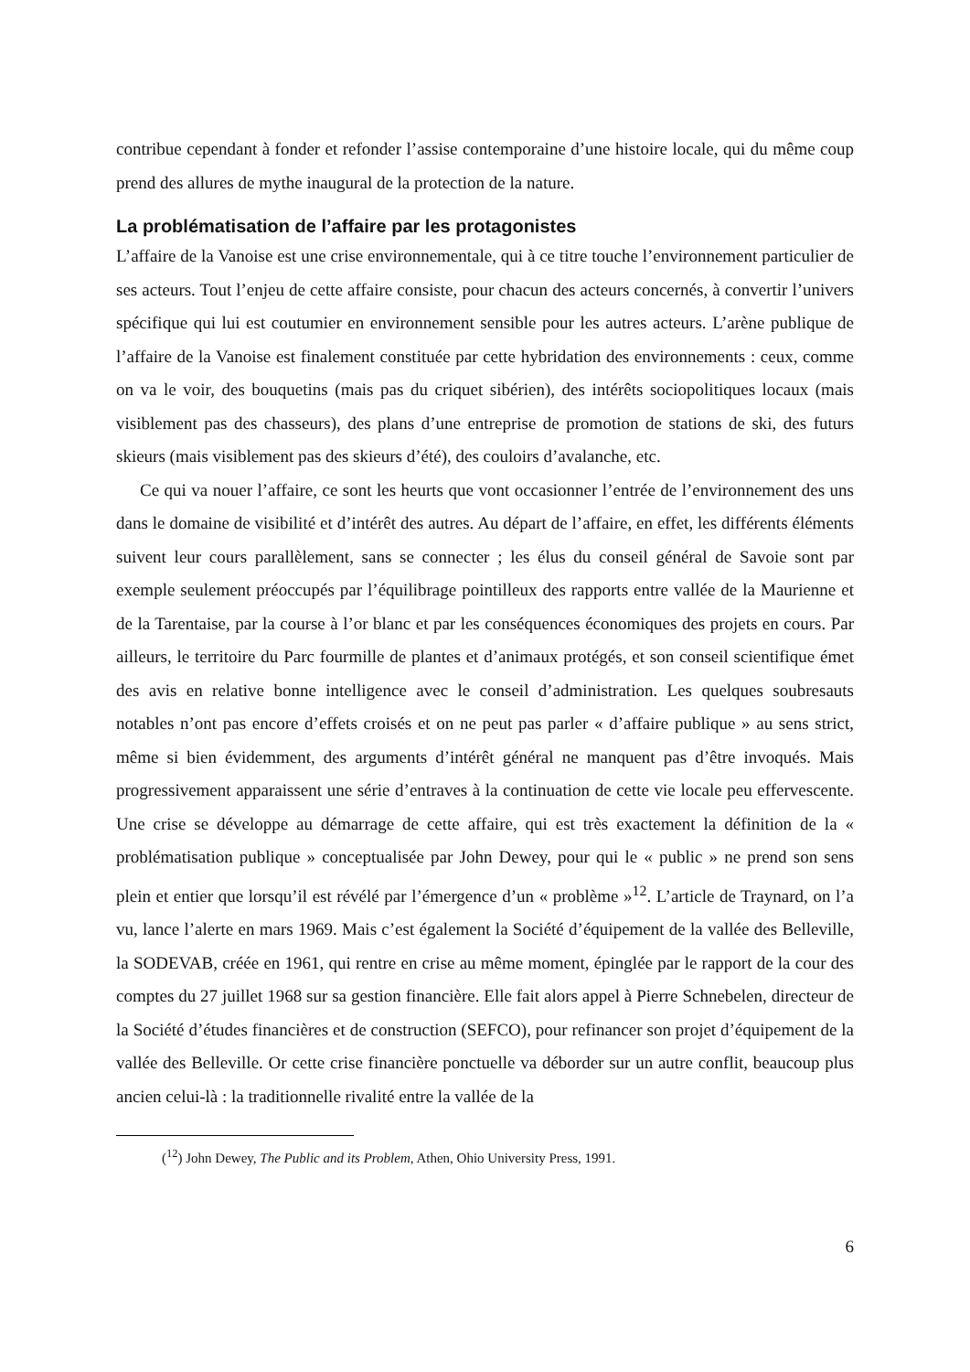contribue cependant à fonder et refonder l’assise contemporaine d’une histoire locale, qui du même coup prend des allures de mythe inaugural de la protection de la nature.
La problématisation de l’affaire par les protagonistes
L’affaire de la Vanoise est une crise environnementale, qui à ce titre touche l’environnement particulier de ses acteurs. Tout l’enjeu de cette affaire consiste, pour chacun des acteurs concernés, à convertir l’univers spécifique qui lui est coutumier en environnement sensible pour les autres acteurs. L’arène publique de l’affaire de la Vanoise est finalement constituée par cette hybridation des environnements : ceux, comme on va le voir, des bouquetins (mais pas du criquet sibérien), des intérêts sociopolitiques locaux (mais visiblement pas des chasseurs), des plans d’une entreprise de promotion de stations de ski, des futurs skieurs (mais visiblement pas des skieurs d’été), des couloirs d’avalanche, etc.
Ce qui va nouer l’affaire, ce sont les heurts que vont occasionner l’entrée de l’environnement des uns dans le domaine de visibilité et d’intérêt des autres. Au départ de l’affaire, en effet, les différents éléments suivent leur cours parallèlement, sans se connecter ; les élus du conseil général de Savoie sont par exemple seulement préoccupés par l’équilibrage pointilleux des rapports entre vallée de la Maurienne et de la Tarentaise, par la course à l’or blanc et par les conséquences économiques des projets en cours. Par ailleurs, le territoire du Parc fourmille de plantes et d’animaux protégés, et son conseil scientifique émet des avis en relative bonne intelligence avec le conseil d’administration. Les quelques soubresauts notables n’ont pas encore d’effets croisés et on ne peut pas parler « d’affaire publique » au sens strict, même si bien évidemment, des arguments d’intérêt général ne manquent pas d’être invoqués. Mais progressivement apparaissent une série d’entraves à la continuation de cette vie locale peu effervescente. Une crise se développe au démarrage de cette affaire, qui est très exactement la définition de la « problématisation publique » conceptualisée par John Dewey, pour qui le « public » ne prend son sens plein et entier que lorsqu’il est révélé par l’émergence d’un « problème »<sup>12</sup>. L’article de Traynard, on l’a vu, lance l’alerte en mars 1969. Mais c’est également la Société d’équipement de la vallée des Belleville, la SODEVAB, créée en 1961, qui rentre en crise au même moment, épinglée par le rapport de la cour des comptes du 27 juillet 1968 sur sa gestion financière. Elle fait alors appel à Pierre Schnebelen, directeur de la Société d’études financières et de construction (SEFCO), pour refinancer son projet d’équipement de la vallée des Belleville. Or cette crise financière ponctuelle va déborder sur un autre conflit, beaucoup plus ancien celui-là : la traditionnelle rivalité entre la vallée de la
(<sup>12</sup>) John Dewey, The Public and its Problem, Athen, Ohio University Press, 1991.
6